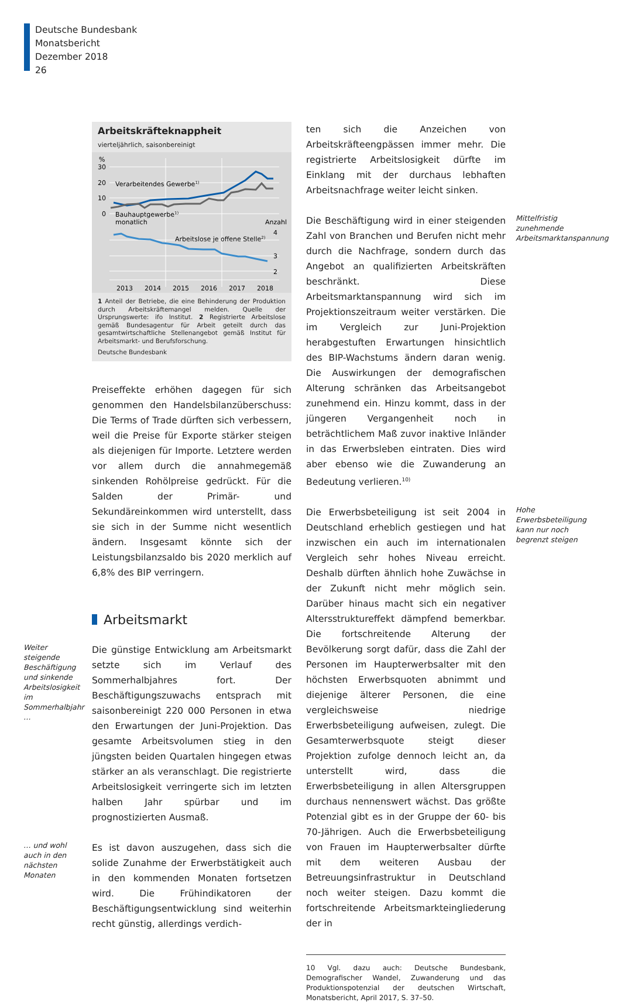Deutsche Bundesbank
Monatsbericht
Dezember 2018
26
Arbeitskräfteknappheit
vierteljährlich, saisonbereinigt
%
30
20
10
0
Verarbeitendes Gewerbe1)
Bauhauptgewerbe1)
monatlich
Anzahl
4
3
2
Arbeitslose je offene Stelle2)
2013
2014
2015
2016
2017
2018
1 Anteil der Betriebe, die eine Behinderung der Produktion durch Arbeitskräftemangel melden. Quelle der Ursprungswerte: ifo Institut. 2 Registrierte Arbeitslose gemäß Bundesagentur für Arbeit geteilt durch das gesamtwirtschaftliche Stellenangebot gemäß Institut für Arbeitsmarkt- und Berufsforschung.
Deutsche Bundesbank
Preiseffekte erhöhen dagegen für sich genommen den Handelsbilanzüberschuss: Die Terms of Trade dürften sich verbessern, weil die Preise für Exporte stärker steigen als diejenigen für Importe. Letztere werden vor allem durch die annahmegemäß sinkenden Rohölpreise gedrückt. Für die Salden der Primär- und Sekundäreinkommen wird unterstellt, dass sie sich in der Summe nicht wesentlich ändern. Insgesamt könnte sich der Leistungsbilanzsaldo bis 2020 merklich auf 6,8% des BIP verringern.
Arbeitsmarkt
Weiter steigende Beschäftigung und sinkende Arbeitslosigkeit im Sommerhalbjahr …
Die günstige Entwicklung am Arbeitsmarkt setzte sich im Verlauf des Sommerhalbjahres fort. Der Beschäftigungszuwachs entsprach mit saisonbereinigt 220 000 Personen in etwa den Erwartungen der Juni-Projektion. Das gesamte Arbeitsvolumen stieg in den jüngsten beiden Quartalen hingegen etwas stärker an als veranschlagt. Die registrierte Arbeitslosigkeit verringerte sich im letzten halben Jahr spürbar und im prognostizierten Ausmaß.
… und wohl auch in den nächsten Monaten
Es ist davon auszugehen, dass sich die solide Zunahme der Erwerbstätigkeit auch in den kommenden Monaten fortsetzen wird. Die Frühindikatoren der Beschäftigungsentwicklung sind weiterhin recht günstig, allerdings verdich-
ten sich die Anzeichen von Arbeitskräfteengpässen immer mehr. Die registrierte Arbeitslosigkeit dürfte im Einklang mit der durchaus lebhaften Arbeitsnachfrage weiter leicht sinken.
Die Beschäftigung wird in einer steigenden Zahl von Branchen und Berufen nicht mehr durch die Nachfrage, sondern durch das Angebot an qualifizierten Arbeitskräften beschränkt. Diese Arbeitsmarktanspannung wird sich im Projektionszeitraum weiter verstärken. Die im Vergleich zur Juni-Projektion herabgestuften Erwartungen hinsichtlich des BIP-Wachstums ändern daran wenig. Die Auswirkungen der demografischen Alterung schränken das Arbeitsangebot zunehmend ein. Hinzu kommt, dass in der jüngeren Vergangenheit noch in beträchtlichem Maß zuvor inaktive Inländer in das Erwerbsleben eintraten. Dies wird aber ebenso wie die Zuwanderung an Bedeutung verlieren.<sup>10)</sup>
Mittelfristig zunehmende Arbeitsmarktanspannung
Die Erwerbsbeteiligung ist seit 2004 in Deutschland erheblich gestiegen und hat inzwischen ein auch im internationalen Vergleich sehr hohes Niveau erreicht. Deshalb dürften ähnlich hohe Zuwächse in der Zukunft nicht mehr möglich sein. Darüber hinaus macht sich ein negativer Altersstruktureffekt dämpfend bemerkbar. Die fortschreitende Alterung der Bevölkerung sorgt dafür, dass die Zahl der Personen im Haupterwerbsalter mit den höchsten Erwerbsquoten abnimmt und diejenige älterer Personen, die eine vergleichsweise niedrige Erwerbsbeteiligung aufweisen, zulegt. Die Gesamterwerbsquote steigt dieser Projektion zufolge dennoch leicht an, da unterstellt wird, dass die Erwerbsbeteiligung in allen Altersgruppen durchaus nennenswert wächst. Das größte Potenzial gibt es in der Gruppe der 60- bis 70-Jährigen. Auch die Erwerbsbeteiligung von Frauen im Haupterwerbsalter dürfte mit dem weiteren Ausbau der Betreuungsinfrastruktur in Deutschland noch weiter steigen. Dazu kommt die fortschreitende Arbeitsmarkteingliederung der in
Hohe Erwerbsbeteiligung kann nur noch begrenzt steigen
10 Vgl. dazu auch: Deutsche Bundesbank, Demografischer Wandel, Zuwanderung und das Produktionspotenzial der deutschen Wirtschaft, Monatsbericht, April 2017, S. 37–50.